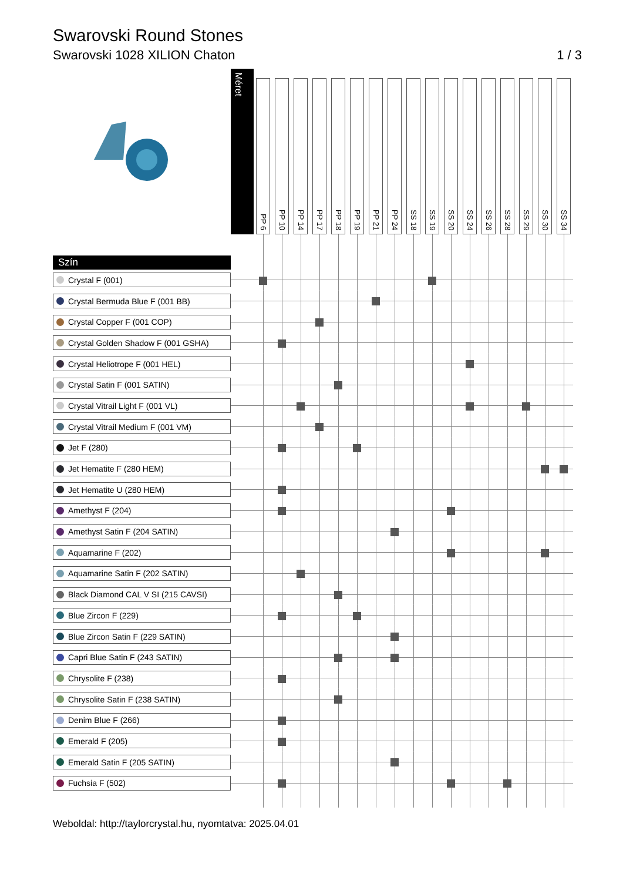Swarovski Round Stones
Swarovski 1028 XILION Chaton 1 / 3
| | Méret | PP 6 | PP 10 | PP 14 | PP 17 | PP 18 | PP 19 | PP 21 | PP 24 | SS 18 | SS 19 | SS 20 | SS 24 | SS 26 | SS 28 | SS 29 | SS 30 | SS 34 |
| Szín | | | | | | | | | | | | | | | | | | |
| Crystal F (001) | | | | | | | | | | | | | | | | | | |
| Crystal Bermuda Blue F (001 BB) | | | | | | | | | | | | | | | | | | |
| Crystal Copper F (001 COP) | | | | | | | | | | | | | | | | | | |
| Crystal Golden Shadow F (001 GSHA) | | | | | | | | | | | | | | | | | | |
| Crystal Heliotrope F (001 HEL) | | | | | | | | | | | | | | | | | | |
| Crystal Satin F (001 SATIN) | | | | | | | | | | | | | | | | | | |
| Crystal Vitrail Light F (001 VL) | | | | | | | | | | | | | | | | | | |
| Crystal Vitrail Medium F (001 VM) | | | | | | | | | | | | | | | | | | |
| Jet F (280) | | | | | | | | | | | | | | | | | | |
| Jet Hematite F (280 HEM) | | | | | | | | | | | | | | | | | | |
| Jet Hematite U (280 HEM) | | | | | | | | | | | | | | | | | | |
| Amethyst F (204) | | | | | | | | | | | | | | | | | | |
| Amethyst Satin F (204 SATIN) | | | | | | | | | | | | | | | | | | |
| Aquamarine F (202) | | | | | | | | | | | | | | | | | | |
| Aquamarine Satin F (202 SATIN) | | | | | | | | | | | | | | | | | | |
| Black Diamond CAL V SI (215 CAVSI) | | | | | | | | | | | | | | | | | | |
| Blue Zircon F (229) | | | | | | | | | | | | | | | | | | |
| Blue Zircon Satin F (229 SATIN) | | | | | | | | | | | | | | | | | | |
| Capri Blue Satin F (243 SATIN) | | | | | | | | | | | | | | | | | | |
| Chrysolite F (238) | | | | | | | | | | | | | | | | | | |
| Chrysolite Satin F (238 SATIN) | | | | | | | | | | | | | | | | | | |
| Denim Blue F (266) | | | | | | | | | | | | | | | | | | |
| Emerald F (205) | | | | | | | | | | | | | | | | | | |
| Emerald Satin F (205 SATIN) | | | | | | | | | | | | | | | | | | |
| Fuchsia F (502) | | | | | | | | | | | | | | | | | | |
Weboldal: http://taylorcrystal.hu, nyomtatva: 2025.04.01